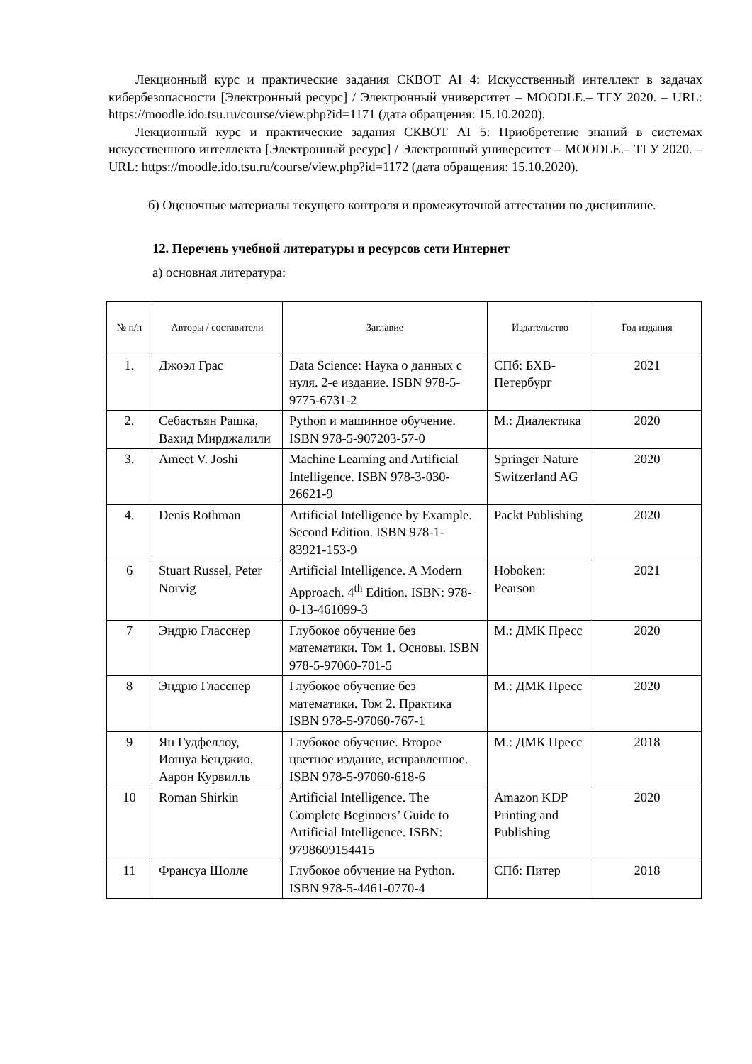Лекционный курс и практические задания СКВОТ AI 4: Искусственный интеллект в задачах кибербезопасности [Электронный ресурс] / Электронный университет – MOODLE.– ТГУ 2020. – URL: https://moodle.ido.tsu.ru/course/view.php?id=1171 (дата обращения: 15.10.2020).
Лекционный курс и практические задания СКВОТ AI 5: Приобретение знаний в системах искусственного интеллекта [Электронный ресурс] / Электронный университет – MOODLE.– ТГУ 2020. – URL: https://moodle.ido.tsu.ru/course/view.php?id=1172 (дата обращения: 15.10.2020).
б) Оценочные материалы текущего контроля и промежуточной аттестации по дисциплине.
12. Перечень учебной литературы и ресурсов сети Интернет
а) основная литература:
| № п/п | Авторы / составители | Заглавие | Издательство | Год издания |
| --- | --- | --- | --- | --- |
| 1. | Джоэл Грас | Data Science: Наука о данных с нуля. 2-е издание. ISBN 978-5-9775-6731-2 | СПб: БХВ-Петербург | 2021 |
| 2. | Себастьян Рашка, Вахид Мирджалили | Python и машинное обучение. ISBN 978-5-907203-57-0 | М.: Диалектика | 2020 |
| 3. | Ameet V. Joshi | Machine Learning and Artificial Intelligence. ISBN 978-3-030-26621-9 | Springer Nature Switzerland AG | 2020 |
| 4. | Denis Rothman | Artificial Intelligence by Example. Second Edition. ISBN 978-1-83921-153-9 | Packt Publishing | 2020 |
| 6 | Stuart Russel, Peter Norvig | Artificial Intelligence. A Modern Approach. 4<sup>th</sup> Edition. ISBN: 978-0-13-461099-3 | Hoboken: Pearson | 2021 |
| 7 | Эндрю Гласснер | Глубокое обучение без математики. Том 1. Основы. ISBN 978-5-97060-701-5 | М.: ДМК Пресс | 2020 |
| 8 | Эндрю Гласснер | Глубокое обучение без математики. Том 2. Практика ISBN 978-5-97060-767-1 | М.: ДМК Пресс | 2020 |
| 9 | Ян Гудфеллоу, Иошуа Бенджио, Аарон Курвилль | Глубокое обучение. Второе цветное издание, исправленное. ISBN 978-5-97060-618-6 | М.: ДМК Пресс | 2018 |
| 10 | Roman Shirkin | Artificial Intelligence. The Complete Beginners’ Guide to Artificial Intelligence. ISBN: 9798609154415 | Amazon KDP Printing and Publishing | 2020 |
| 11 | Франсуа Шолле | Глубокое обучение на Python. ISBN 978-5-4461-0770-4 | СПб: Питер | 2018 |